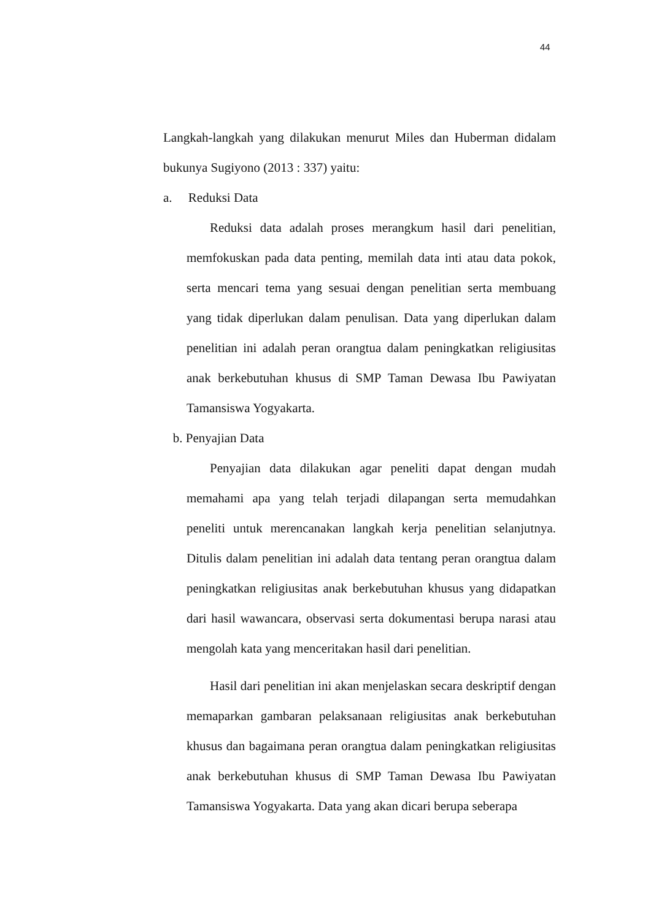44
Langkah-langkah yang dilakukan menurut Miles dan Huberman didalam bukunya Sugiyono (2013 : 337) yaitu:
a. Reduksi Data
Reduksi data adalah proses merangkum hasil dari penelitian, memfokuskan pada data penting, memilah data inti atau data pokok, serta mencari tema yang sesuai dengan penelitian serta membuang yang tidak diperlukan dalam penulisan. Data yang diperlukan dalam penelitian ini adalah peran orangtua dalam peningkatkan religiusitas anak berkebutuhan khusus di SMP Taman Dewasa Ibu Pawiyatan Tamansiswa Yogyakarta.
b. Penyajian Data
Penyajian data dilakukan agar peneliti dapat dengan mudah memahami apa yang telah terjadi dilapangan serta memudahkan peneliti untuk merencanakan langkah kerja penelitian selanjutnya. Ditulis dalam penelitian ini adalah data tentang peran orangtua dalam peningkatkan religiusitas anak berkebutuhan khusus yang didapatkan dari hasil wawancara, observasi serta dokumentasi berupa narasi atau mengolah kata yang menceritakan hasil dari penelitian.
Hasil dari penelitian ini akan menjelaskan secara deskriptif dengan memaparkan gambaran pelaksanaan religiusitas anak berkebutuhan khusus dan bagaimana peran orangtua dalam peningkatkan religiusitas anak berkebutuhan khusus di SMP Taman Dewasa Ibu Pawiyatan Tamansiswa Yogyakarta. Data yang akan dicari berupa seberapa